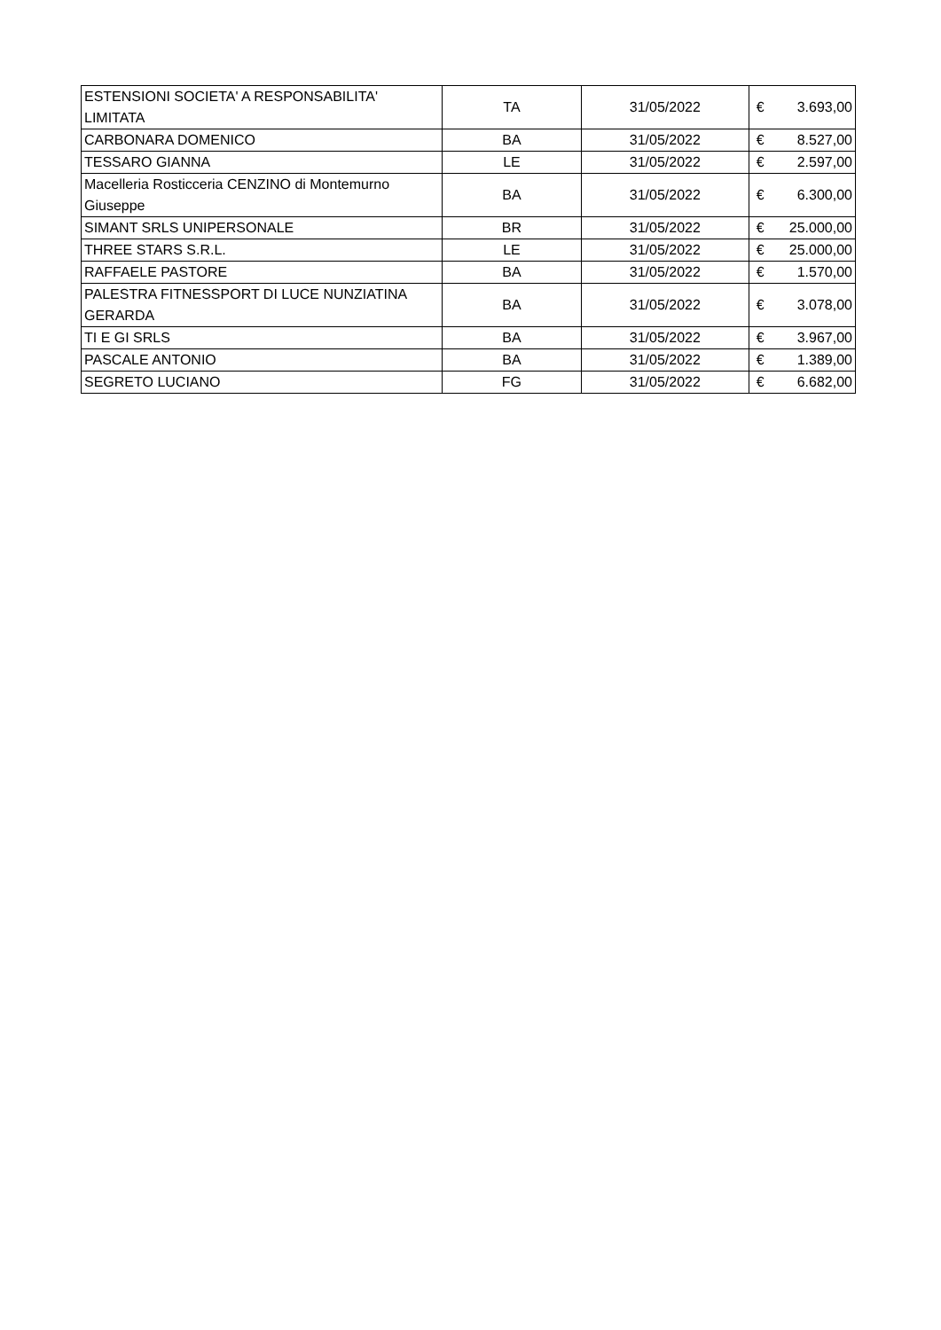| ESTENSIONI SOCIETA' A RESPONSABILITA' LIMITATA | TA | 31/05/2022 | € | 3.693,00 |
| CARBONARA DOMENICO | BA | 31/05/2022 | € | 8.527,00 |
| TESSARO GIANNA | LE | 31/05/2022 | € | 2.597,00 |
| Macelleria Rosticceria CENZINO di Montemurno Giuseppe | BA | 31/05/2022 | € | 6.300,00 |
| SIMANT SRLS UNIPERSONALE | BR | 31/05/2022 | € | 25.000,00 |
| THREE STARS S.R.L. | LE | 31/05/2022 | € | 25.000,00 |
| RAFFAELE PASTORE | BA | 31/05/2022 | € | 1.570,00 |
| PALESTRA FITNESSPORT DI LUCE NUNZIATINA GERARDA | BA | 31/05/2022 | € | 3.078,00 |
| TI E GI SRLS | BA | 31/05/2022 | € | 3.967,00 |
| PASCALE ANTONIO | BA | 31/05/2022 | € | 1.389,00 |
| SEGRETO LUCIANO | FG | 31/05/2022 | € | 6.682,00 |